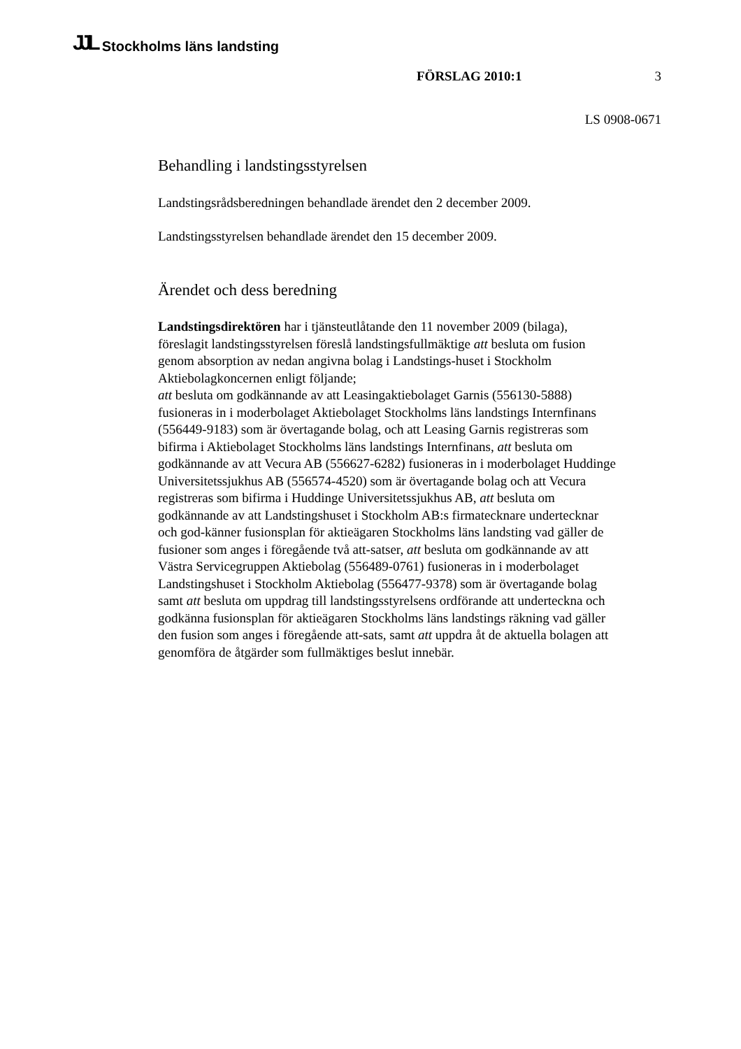JJL Stockholms läns landsting
FÖRSLAG 2010:1 3
LS 0908-0671
Behandling i landstingsstyrelsen
Landstingsrådsberedningen behandlade ärendet den 2 december 2009.
Landstingsstyrelsen behandlade ärendet den 15 december 2009.
Ärendet och dess beredning
Landstingsdirektören har i tjänsteutlåtande den 11 november 2009 (bilaga), föreslagit landstingsstyrelsen föreslå landstingsfullmäktige att besluta om fusion genom absorption av nedan angivna bolag i Landstings-huset i Stockholm Aktiebolagkoncernen enligt följande;
att besluta om godkännande av att Leasingaktiebolaget Garnis (556130-5888) fusioneras in i moderbolaget Aktiebolaget Stockholms läns landstings Internfinans (556449-9183) som är övertagande bolag, och att Leasing Garnis registreras som bifirma i Aktiebolaget Stockholms läns landstings Internfinans, att besluta om godkännande av att Vecura AB (556627-6282) fusioneras in i moderbolaget Huddinge Universitetssjukhus AB (556574-4520) som är övertagande bolag och att Vecura registreras som bifirma i Huddinge Universitetssjukhus AB, att besluta om godkännande av att Landstingshuset i Stockholm AB:s firmatecknare undertecknar och god-känner fusionsplan för aktieägaren Stockholms läns landsting vad gäller de fusioner som anges i föregående två att-satser, att besluta om godkännande av att Västra Servicegruppen Aktiebolag (556489-0761) fusioneras in i moderbolaget Landstingshuset i Stockholm Aktiebolag (556477-9378) som är övertagande bolag samt att besluta om uppdrag till landstingsstyrelsens ordförande att underteckna och godkänna fusionsplan för aktieägaren Stockholms läns landstings räkning vad gäller den fusion som anges i föregående att-sats, samt att uppdra åt de aktuella bolagen att genomföra de åtgärder som fullmäktiges beslut innebär.